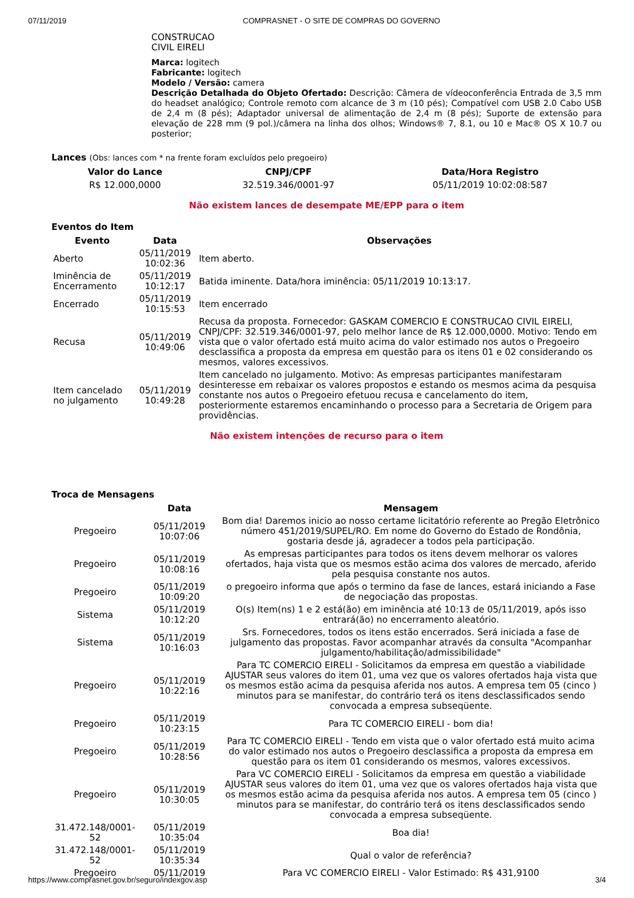07/11/2019 COMPRASNET - O SITE DE COMPRAS DO GOVERNO
CONSTRUCAO
CIVIL EIRELI
Marca: logitech
Fabricante: logitech
Modelo / Versão: camera
Descrição Detalhada do Objeto Ofertado: Descrição: Câmera de vídeoconferência Entrada de 3,5 mm do headset analógico; Controle remoto com alcance de 3 m (10 pés); Compatível com USB 2.0 Cabo USB de 2,4 m (8 pés); Adaptador universal de alimentação de 2,4 m (8 pés); Suporte de extensão para elevação de 228 mm (9 pol.)/câmera na linha dos olhos; Windows® 7, 8.1, ou 10 e Mac® OS X 10.7 ou posterior;
Lances (Obs: lances com * na frente foram excluídos pelo pregoeiro)
| Valor do Lance | CNPJ/CPF | Data/Hora Registro |
| --- | --- | --- |
| R$ 12.000,0000 | 32.519.346/0001-97 | 05/11/2019 10:02:08:587 |
Não existem lances de desempate ME/EPP para o item
Eventos do Item
| Evento | Data | Observações |
| --- | --- | --- |
| Aberto | 05/11/2019 10:02:36 | Item aberto. |
| Iminência de Encerramento | 05/11/2019 10:12:17 | Batida iminente. Data/hora iminência: 05/11/2019 10:13:17. |
| Encerrado | 05/11/2019 10:15:53 | Item encerrado |
| Recusa | 05/11/2019 10:49:06 | Recusa da proposta. Fornecedor: GASKAM COMERCIO E CONSTRUCAO CIVIL EIRELI, CNPJ/CPF: 32.519.346/0001-97, pelo melhor lance de R$ 12.000,0000. Motivo: Tendo em vista que o valor ofertado está muito acima do valor estimado nos autos o Pregoeiro desclassifica a proposta da empresa em questão para os itens 01 e 02 considerando os mesmos, valores excessivos. |
| Item cancelado no julgamento | 05/11/2019 10:49:28 | Item cancelado no julgamento. Motivo: As empresas participantes manifestaram desinteresse em rebaixar os valores propostos e estando os mesmos acima da pesquisa constante nos autos o Pregoeiro efetuou recusa e cancelamento do item, posteriormente estaremos encaminhando o processo para a Secretaria de Origem para providências. |
Não existem intenções de recurso para o item
Troca de Mensagens
| | Data | Mensagem |
| --- | --- | --- |
| Pregoeiro | 05/11/2019 10:07:06 | Bom dia! Daremos inicio ao nosso certame licitatório referente ao Pregão Eletrônico número 451/2019/SUPEL/RO. Em nome do Governo do Estado de Rondônia, gostaria desde já, agradecer a todos pela participação. |
| Pregoeiro | 05/11/2019 10:08:16 | As empresas participantes para todos os itens devem melhorar os valores ofertados, haja vista que os mesmos estão acima dos valores de mercado, aferido pela pesquisa constante nos autos. |
| Pregoeiro | 05/11/2019 10:09:20 | o pregoeiro informa que após o termino da fase de lances, estará iniciando a Fase de negociação das propostas. |
| Sistema | 05/11/2019 10:12:20 | O(s) Item(ns) 1 e 2 está(ão) em iminência até 10:13 de 05/11/2019, após isso entrará(ão) no encerramento aleatório. |
| Sistema | 05/11/2019 10:16:03 | Srs. Fornecedores, todos os itens estão encerrados. Será iniciada a fase de julgamento das propostas. Favor acompanhar através da consulta "Acompanhar julgamento/habilitação/admissibilidade" |
| Pregoeiro | 05/11/2019 10:22:16 | Para TC COMERCIO EIRELI - Solicitamos da empresa em questão a viabilidade AJUSTAR seus valores do item 01, uma vez que os valores ofertados haja vista que os mesmos estão acima da pesquisa aferida nos autos. A empresa tem 05 (cinco ) minutos para se manifestar, do contrário terá os itens desclassificados sendo convocada a empresa subseqüente. |
| Pregoeiro | 05/11/2019 10:23:15 | Para TC COMERCIO EIRELI - bom dia! |
| Pregoeiro | 05/11/2019 10:28:56 | Para TC COMERCIO EIRELI - Tendo em vista que o valor ofertado está muito acima do valor estimado nos autos o Pregoeiro desclassifica a proposta da empresa em questão para os item 01 considerando os mesmos, valores excessivos. |
| Pregoeiro | 05/11/2019 10:30:05 | Para VC COMERCIO EIRELI - Solicitamos da empresa em questão a viabilidade AJUSTAR seus valores do item 01, uma vez que os valores ofertados haja vista que os mesmos estão acima da pesquisa aferida nos autos. A empresa tem 05 (cinco ) minutos para se manifestar, do contrário terá os itens desclassificados sendo convocada a empresa subseqüente. |
| 31.472.148/0001-52 | 05/11/2019 10:35:04 | Boa dia! |
| 31.472.148/0001-52 | 05/11/2019 10:35:34 | Qual o valor de referência? |
| Pregoeiro | 05/11/2019 | Para VC COMERCIO EIRELI - Valor Estimado: R$ 431,9100 |
https://www.comprasnet.gov.br/seguro/indexgov.asp 3/4